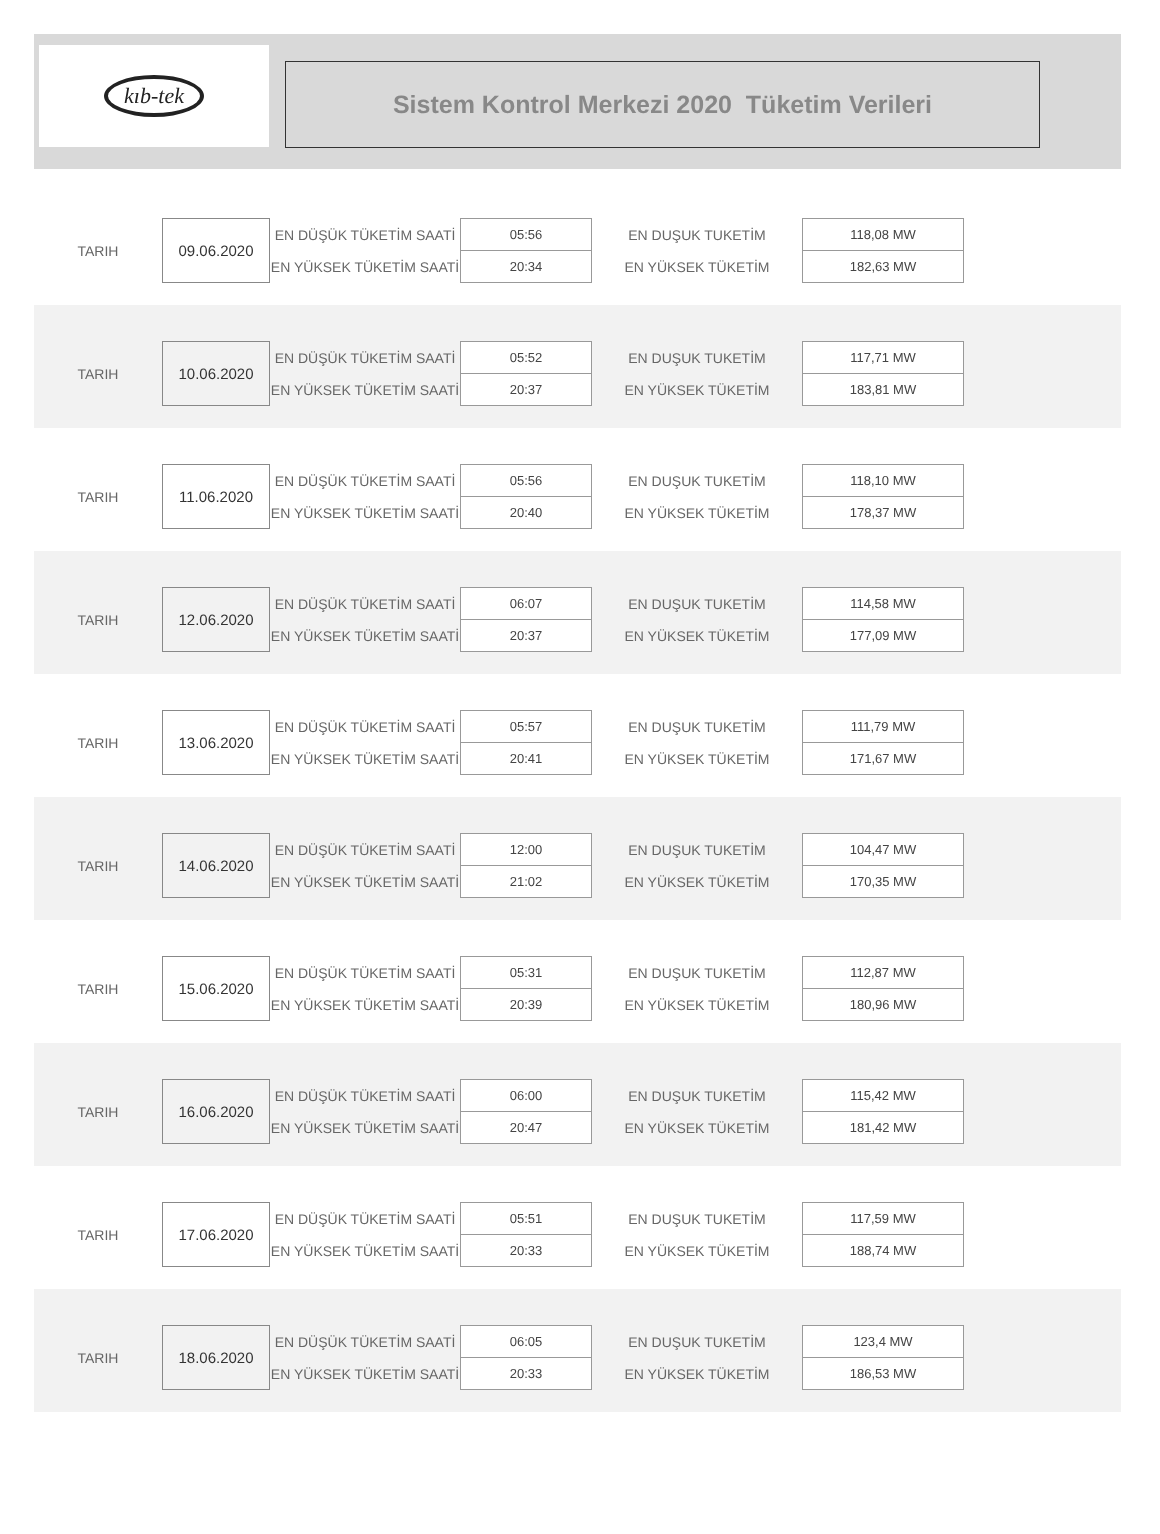kıb-tek
Sistem Kontrol Merkezi 2020 Tüketim Verileri
| TARIH | 09.06.2020 | EN DÜŞÜK TÜKETİM SAATİ | 05:56 | EN DUŞUK TUKETİM | 118,08 MW |
| | | EN YÜKSEK TÜKETİM SAATİ | 20:34 | EN YÜKSEK TÜKETİM | 182,63 MW |
| TARIH | 10.06.2020 | EN DÜŞÜK TÜKETİM SAATİ | 05:52 | EN DUŞUK TUKETİM | 117,71 MW |
| | | EN YÜKSEK TÜKETİM SAATİ | 20:37 | EN YÜKSEK TÜKETİM | 183,81 MW |
| TARIH | 11.06.2020 | EN DÜŞÜK TÜKETİM SAATİ | 05:56 | EN DUŞUK TUKETİM | 118,10 MW |
| | | EN YÜKSEK TÜKETİM SAATİ | 20:40 | EN YÜKSEK TÜKETİM | 178,37 MW |
| TARIH | 12.06.2020 | EN DÜŞÜK TÜKETİM SAATİ | 06:07 | EN DUŞUK TUKETİM | 114,58 MW |
| | | EN YÜKSEK TÜKETİM SAATİ | 20:37 | EN YÜKSEK TÜKETİM | 177,09 MW |
| TARIH | 13.06.2020 | EN DÜŞÜK TÜKETİM SAATİ | 05:57 | EN DUŞUK TUKETİM | 111,79 MW |
| | | EN YÜKSEK TÜKETİM SAATİ | 20:41 | EN YÜKSEK TÜKETİM | 171,67 MW |
| TARIH | 14.06.2020 | EN DÜŞÜK TÜKETİM SAATİ | 12:00 | EN DUŞUK TUKETİM | 104,47 MW |
| | | EN YÜKSEK TÜKETİM SAATİ | 21:02 | EN YÜKSEK TÜKETİM | 170,35 MW |
| TARIH | 15.06.2020 | EN DÜŞÜK TÜKETİM SAATİ | 05:31 | EN DUŞUK TUKETİM | 112,87 MW |
| | | EN YÜKSEK TÜKETİM SAATİ | 20:39 | EN YÜKSEK TÜKETİM | 180,96 MW |
| TARIH | 16.06.2020 | EN DÜŞÜK TÜKETİM SAATİ | 06:00 | EN DUŞUK TUKETİM | 115,42 MW |
| | | EN YÜKSEK TÜKETİM SAATİ | 20:47 | EN YÜKSEK TÜKETİM | 181,42 MW |
| TARIH | 17.06.2020 | EN DÜŞÜK TÜKETİM SAATİ | 05:51 | EN DUŞUK TUKETİM | 117,59 MW |
| | | EN YÜKSEK TÜKETİM SAATİ | 20:33 | EN YÜKSEK TÜKETİM | 188,74 MW |
| TARIH | 18.06.2020 | EN DÜŞÜK TÜKETİM SAATİ | 06:05 | EN DUŞUK TUKETİM | 123,4 MW |
| | | EN YÜKSEK TÜKETİM SAATİ | 20:33 | EN YÜKSEK TÜKETİM | 186,53 MW |